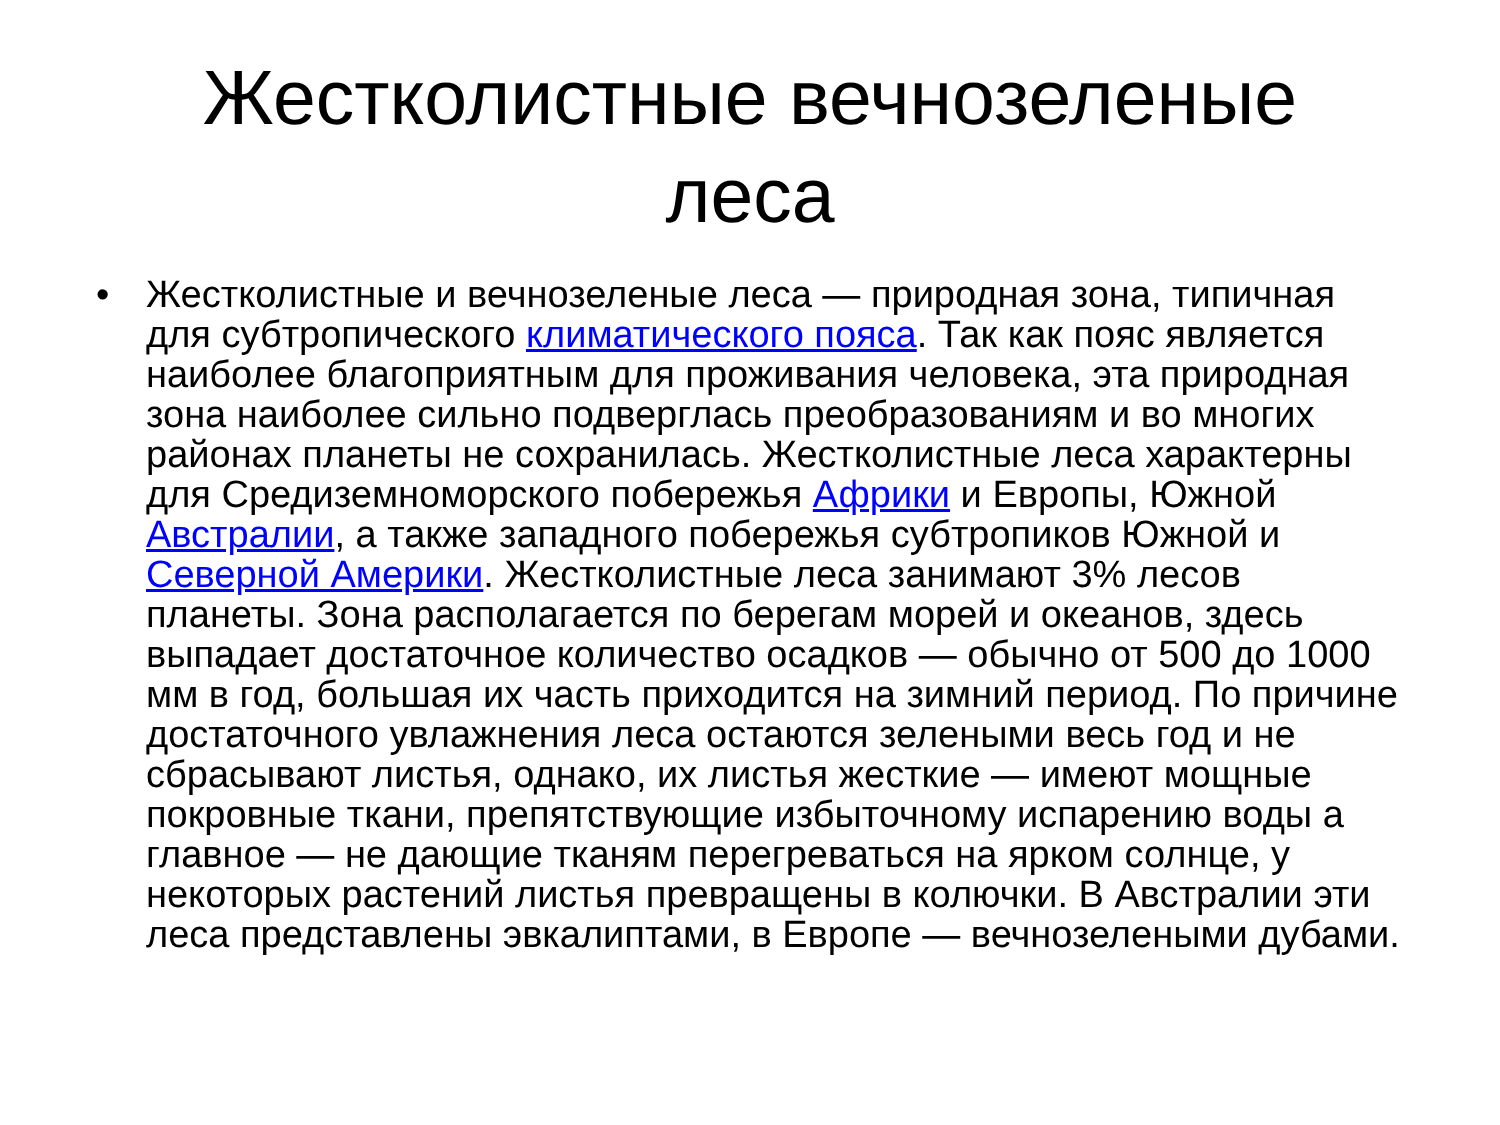Жестколистные вечнозеленые леса
• Жестколистные и вечнозеленые леса — природная зона, типичная для субтропического климатического пояса. Так как пояс является наиболее благоприятным для проживания человека, эта природная зона наиболее сильно подверглась преобразованиям и во многих районах планеты не сохранилась. Жестколистные леса характерны для Средиземноморского побережья Африки и Европы, Южной Австралии, а также западного побережья субтропиков Южной и Северной Америки. Жестколистные леса занимают 3% лесов планеты. Зона располагается по берегам морей и океанов, здесь выпадает достаточное количество осадков — обычно от 500 до 1000 мм в год, большая их часть приходится на зимний период. По причине достаточного увлажнения леса остаются зелеными весь год и не сбрасывают листья, однако, их листья жесткие — имеют мощные покровные ткани, препятствующие избыточному испарению воды а главное — не дающие тканям перегреваться на ярком солнце, у некоторых растений листья превращены в колючки. В Австралии эти леса представлены эвкалиптами, в Европе — вечнозелеными дубами.